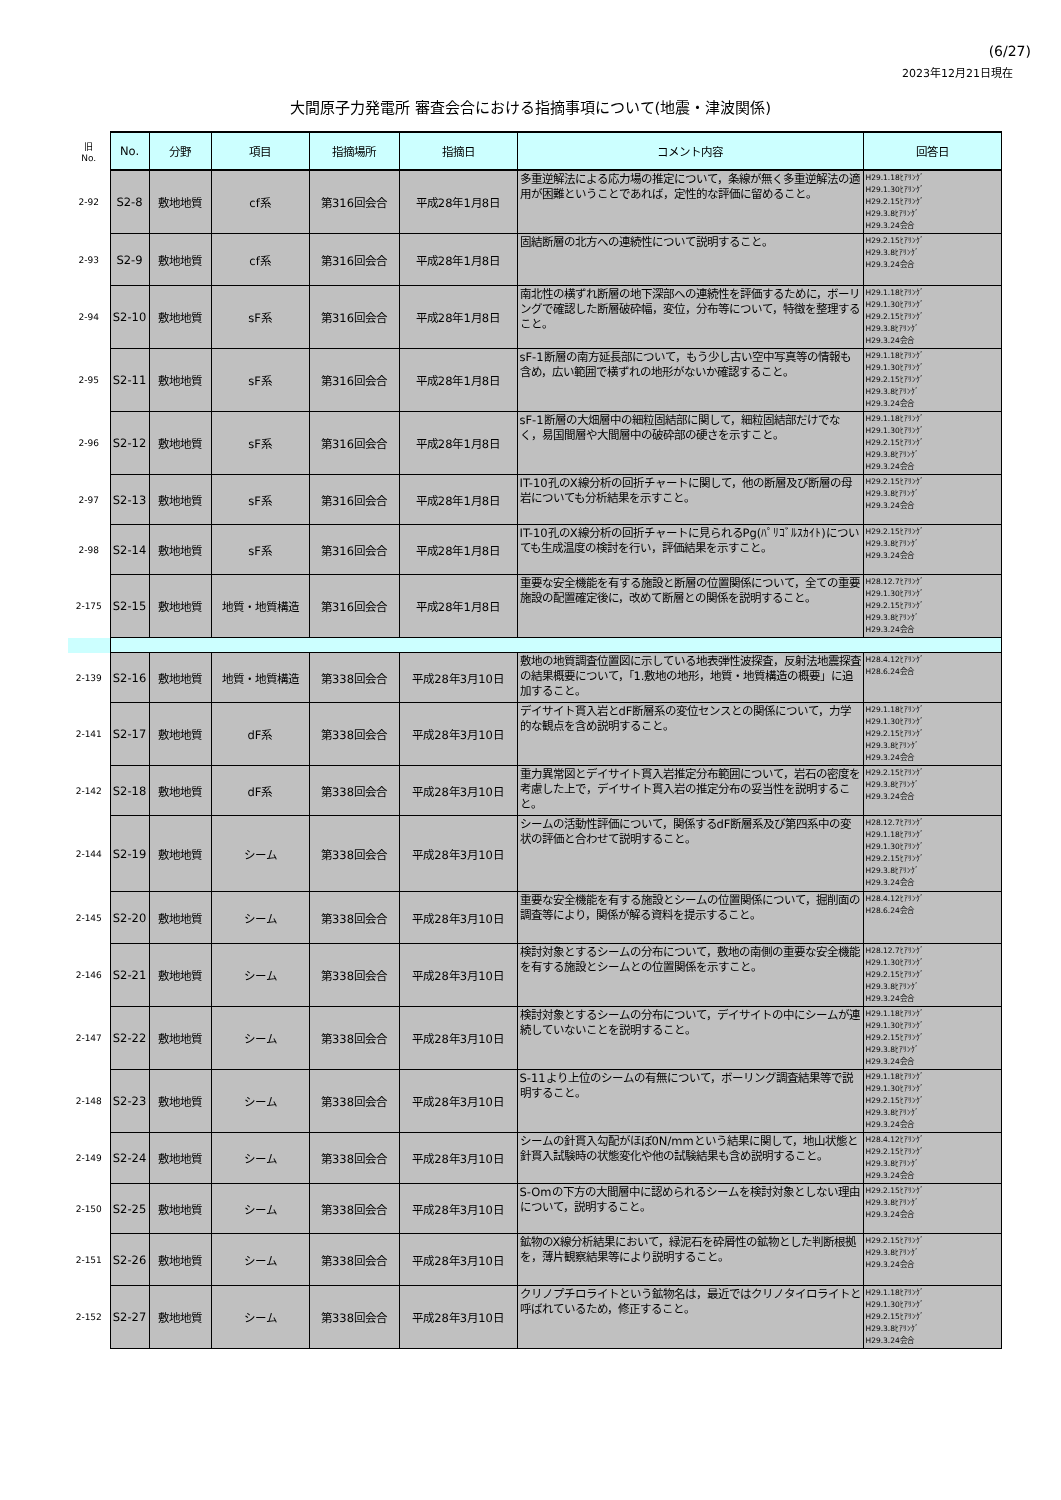(6/27)
2023年12月21日現在
大間原子力発電所 審査会合における指摘事項について(地震・津波関係)
| 旧 No. | No. | 分野 | 項目 | 指摘場所 | 指摘日 | コメント内容 | 回答日 |
| --- | --- | --- | --- | --- | --- | --- | --- |
| 2-92 | S2-8 | 敷地地質 | cf系 | 第316回会合 | 平成28年1月8日 | 多重逆解法による応力場の推定について，条線が無く多重逆解法の適用が困難ということであれば，定性的な評価に留めること。 | H29.1.18ﾋｱﾘﾝｸﾞ H29.1.30ﾋｱﾘﾝｸﾞ H29.2.15ﾋｱﾘﾝｸﾞ H29.3.8ﾋｱﾘﾝｸﾞ H29.3.24会合 |
| 2-93 | S2-9 | 敷地地質 | cf系 | 第316回会合 | 平成28年1月8日 | 固結断層の北方への連続性について説明すること。 | H29.2.15ﾋｱﾘﾝｸﾞ H29.3.8ﾋｱﾘﾝｸﾞ H29.3.24会合 |
| 2-94 | S2-10 | 敷地地質 | sF系 | 第316回会合 | 平成28年1月8日 | 南北性の横ずれ断層の地下深部への連続性を評価するために，ボーリングで確認した断層破砕幅，変位，分布等について，特徴を整理すること。 | H29.1.18ﾋｱﾘﾝｸﾞ H29.1.30ﾋｱﾘﾝｸﾞ H29.2.15ﾋｱﾘﾝｸﾞ H29.3.8ﾋｱﾘﾝｸﾞ H29.3.24会合 |
| 2-95 | S2-11 | 敷地地質 | sF系 | 第316回会合 | 平成28年1月8日 | sF-1断層の南方延長部について，もう少し古い空中写真等の情報も含め，広い範囲で横ずれの地形がないか確認すること。 | H29.1.18ﾋｱﾘﾝｸﾞ H29.1.30ﾋｱﾘﾝｸﾞ H29.2.15ﾋｱﾘﾝｸﾞ H29.3.8ﾋｱﾘﾝｸﾞ H29.3.24会合 |
| 2-96 | S2-12 | 敷地地質 | sF系 | 第316回会合 | 平成28年1月8日 | sF-1断層の大畑層中の細粒固結部に関して，細粒固結部だけでなく，易国間層や大間層中の破砕部の硬さを示すこと。 | H29.1.18ﾋｱﾘﾝｸﾞ H29.1.30ﾋｱﾘﾝｸﾞ H29.2.15ﾋｱﾘﾝｸﾞ H29.3.8ﾋｱﾘﾝｸﾞ H29.3.24会合 |
| 2-97 | S2-13 | 敷地地質 | sF系 | 第316回会合 | 平成28年1月8日 | IT-10孔のX線分析の回折チャートに関して，他の断層及び断層の母岩についても分析結果を示すこと。 | H29.2.15ﾋｱﾘﾝｸﾞ H29.3.8ﾋｱﾘﾝｸﾞ H29.3.24会合 |
| 2-98 | S2-14 | 敷地地質 | sF系 | 第316回会合 | 平成28年1月8日 | IT-10孔のX線分析の回折チャートに見られるPg(ﾊﾟﾘｺﾞﾙｽｶｲﾄ)についても生成温度の検討を行い，評価結果を示すこと。 | H29.2.15ﾋｱﾘﾝｸﾞ H29.3.8ﾋｱﾘﾝｸﾞ H29.3.24会合 |
| 2-175 | S2-15 | 敷地地質 | 地質・地質構造 | 第316回会合 | 平成28年1月8日 | 重要な安全機能を有する施設と断層の位置関係について，全ての重要施設の配置確定後に，改めて断層との関係を説明すること。 | H28.12.7ﾋｱﾘﾝｸﾞ H29.1.30ﾋｱﾘﾝｸﾞ H29.2.15ﾋｱﾘﾝｸﾞ H29.3.8ﾋｱﾘﾝｸﾞ H29.3.24会合 |
| 2-139 | S2-16 | 敷地地質 | 地質・地質構造 | 第338回会合 | 平成28年3月10日 | 敷地の地質調査位置図に示している地表弾性波探査，反射法地震探査の結果概要について，「1.敷地の地形，地質・地質構造の概要」に追加すること。 | H28.4.12ﾋｱﾘﾝｸﾞ H28.6.24会合 |
| 2-141 | S2-17 | 敷地地質 | dF系 | 第338回会合 | 平成28年3月10日 | デイサイト貫入岩とdF断層系の変位センスとの関係について，力学的な観点を含め説明すること。 | H29.1.18ﾋｱﾘﾝｸﾞ H29.1.30ﾋｱﾘﾝｸﾞ H29.2.15ﾋｱﾘﾝｸﾞ H29.3.8ﾋｱﾘﾝｸﾞ H29.3.24会合 |
| 2-142 | S2-18 | 敷地地質 | dF系 | 第338回会合 | 平成28年3月10日 | 重力異常図とデイサイト貫入岩推定分布範囲について，岩石の密度を考慮した上で，デイサイト貫入岩の推定分布の妥当性を説明すること。 | H29.2.15ﾋｱﾘﾝｸﾞ H29.3.8ﾋｱﾘﾝｸﾞ H29.3.24会合 |
| 2-144 | S2-19 | 敷地地質 | シーム | 第338回会合 | 平成28年3月10日 | シームの活動性評価について，関係するdF断層系及び第四系中の変状の評価と合わせて説明すること。 | H28.12.7ﾋｱﾘﾝｸﾞ H29.1.18ﾋｱﾘﾝｸﾞ H29.1.30ﾋｱﾘﾝｸﾞ H29.2.15ﾋｱﾘﾝｸﾞ H29.3.8ﾋｱﾘﾝｸﾞ H29.3.24会合 |
| 2-145 | S2-20 | 敷地地質 | シーム | 第338回会合 | 平成28年3月10日 | 重要な安全機能を有する施設とシームの位置関係について，掘削面の調査等により，関係が解る資料を提示すること。 | H28.4.12ﾋｱﾘﾝｸﾞ H28.6.24会合 |
| 2-146 | S2-21 | 敷地地質 | シーム | 第338回会合 | 平成28年3月10日 | 検討対象とするシームの分布について，敷地の南側の重要な安全機能を有する施設とシームとの位置関係を示すこと。 | H28.12.7ﾋｱﾘﾝｸﾞ H29.1.30ﾋｱﾘﾝｸﾞ H29.2.15ﾋｱﾘﾝｸﾞ H29.3.8ﾋｱﾘﾝｸﾞ H29.3.24会合 |
| 2-147 | S2-22 | 敷地地質 | シーム | 第338回会合 | 平成28年3月10日 | 検討対象とするシームの分布について，デイサイトの中にシームが連続していないことを説明すること。 | H29.1.18ﾋｱﾘﾝｸﾞ H29.1.30ﾋｱﾘﾝｸﾞ H29.2.15ﾋｱﾘﾝｸﾞ H29.3.8ﾋｱﾘﾝｸﾞ H29.3.24会合 |
| 2-148 | S2-23 | 敷地地質 | シーム | 第338回会合 | 平成28年3月10日 | S-11より上位のシームの有無について，ボーリング調査結果等で説明すること。 | H29.1.18ﾋｱﾘﾝｸﾞ H29.1.30ﾋｱﾘﾝｸﾞ H29.2.15ﾋｱﾘﾝｸﾞ H29.3.8ﾋｱﾘﾝｸﾞ H29.3.24会合 |
| 2-149 | S2-24 | 敷地地質 | シーム | 第338回会合 | 平成28年3月10日 | シームの針貫入勾配がほぼ0N/mmという結果に関して，地山状態と針貫入試験時の状態変化や他の試験結果も含め説明すること。 | H28.4.12ﾋｱﾘﾝｸﾞ H29.2.15ﾋｱﾘﾝｸﾞ H29.3.8ﾋｱﾘﾝｸﾞ H29.3.24会合 |
| 2-150 | S2-25 | 敷地地質 | シーム | 第338回会合 | 平成28年3月10日 | S-Omの下方の大間層中に認められるシームを検討対象としない理由について，説明すること。 | H29.2.15ﾋｱﾘﾝｸﾞ H29.3.8ﾋｱﾘﾝｸﾞ H29.3.24会合 |
| 2-151 | S2-26 | 敷地地質 | シーム | 第338回会合 | 平成28年3月10日 | 鉱物のX線分析結果において，緑泥石を砕屑性の鉱物とした判断根拠を，薄片観察結果等により説明すること。 | H29.2.15ﾋｱﾘﾝｸﾞ H29.3.8ﾋｱﾘﾝｸﾞ H29.3.24会合 |
| 2-152 | S2-27 | 敷地地質 | シーム | 第338回会合 | 平成28年3月10日 | クリノプチロライトという鉱物名は，最近ではクリノタイロライトと呼ばれているため，修正すること。 | H29.1.18ﾋｱﾘﾝｸﾞ H29.1.30ﾋｱﾘﾝｸﾞ H29.2.15ﾋｱﾘﾝｸﾞ H29.3.8ﾋｱﾘﾝｸﾞ H29.3.24会合 |